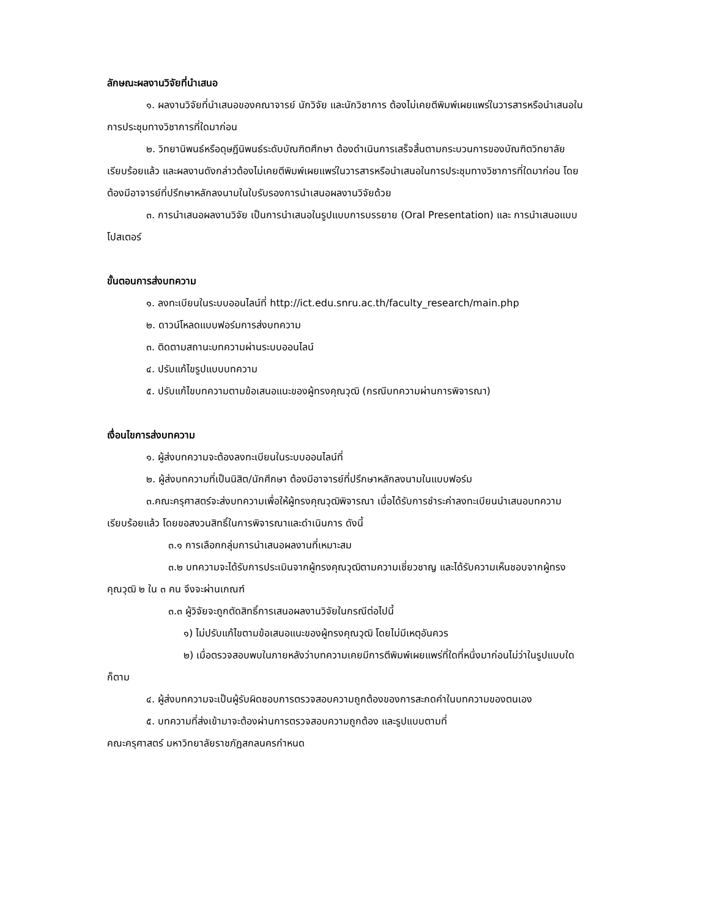ลักษณะผลงานวิจัยที่นำเสนอ
๑. ผลงานวิจัยที่นำเสนอของคณาจารย์ นักวิจัย และนักวิชาการ ต้องไม่เคยตีพิมพ์เผยแพร่ในวารสารหรือนำเสนอในการประชุมทางวิชาการที่ใดมาก่อน
๒. วิทยานิพนธ์หรือดุษฎีนิพนธ์ระดับบัณฑิตศึกษา ต้องดำเนินการเสร็จสิ้นตามกระบวนการของบัณฑิตวิทยาลัยเรียบร้อยแล้ว และผลงานดังกล่าวต้องไม่เคยตีพิมพ์เผยแพร่ในวารสารหรือนำเสนอในการประชุมทางวิชาการที่ใดมาก่อน โดยต้องมีอาจารย์ที่ปรึกษาหลักลงนามในใบรับรองการนำเสนอผลงานวิจัยด้วย
๓. การนำเสนอผลงานวิจัย เป็นการนำเสนอในรูปแบบการบรรยาย (Oral Presentation) และ การนำเสนอแบบโปสเตอร์
ขั้นตอนการส่งบทความ
๑. ลงทะเบียนในระบบออนไลน์ที่ http://ict.edu.snru.ac.th/faculty_research/main.php
๒. ดาวน์โหลดแบบฟอร์มการส่งบทความ
๓. ติดตามสถานะบทความผ่านระบบออนไลน์
๔. ปรับแก้ไขรูปแบบบทความ
๕. ปรับแก้ไขบทความตามข้อเสนอแนะของผู้ทรงคุณวุฒิ (กรณีบทความผ่านการพิจารณา)
เงื่อนไขการส่งบทความ
๑. ผู้ส่งบทความจะต้องลงทะเบียนในระบบออนไลน์ที่
๒. ผู้ส่งบทความที่เป็นนิสิต/นักศึกษา ต้องมีอาจารย์ที่ปรึกษาหลักลงนามในแบบฟอร์ม
๓.คณะครุศาสตร์จะส่งบทความเพื่อให้ผู้ทรงคุณวุฒิพิจารณา เมื่อได้รับการชำระค่าลงทะเบียนนำเสนอบทความเรียบร้อยแล้ว โดยขอสงวนสิทธิ์ในการพิจารณาและดำเนินการ ดังนี้
๓.๑ การเลือกกลุ่มการนำเสนอผลงานที่เหมาะสม
๓.๒ บทความจะได้รับการประเมินจากผู้ทรงคุณวุฒิตามความเชี่ยวชาญ และได้รับความเห็นชอบจากผู้ทรงคุณวุฒิ ๒ ใน ๓ คน จึงจะผ่านเกณฑ์
๓.๓ ผู้วิจัยจะถูกตัดสิทธิ์การเสนอผลงานวิจัยในกรณีต่อไปนี้
๑) ไม่ปรับแก้ไขตามข้อเสนอแนะของผู้ทรงคุณวุฒิ โดยไม่มีเหตุอันควร
๒) เมื่อตรวจสอบพบในภายหลังว่าบทความเคยมีการตีพิมพ์เผยแพร่ที่ใดที่หนึ่งมาก่อนไม่ว่าในรูปแบบใดก็ตาม
๔. ผู้ส่งบทความจะเป็นผู้รับผิดชอบการตรวจสอบความถูกต้องของการสะกดคำในบทความของตนเอง
๕. บทความที่ส่งเข้ามาจะต้องผ่านการตรวจสอบความถูกต้อง และรูปแบบตามที่
คณะครุศาสตร์ มหาวิทยาลัยราชภัฏสกลนครกำหนด